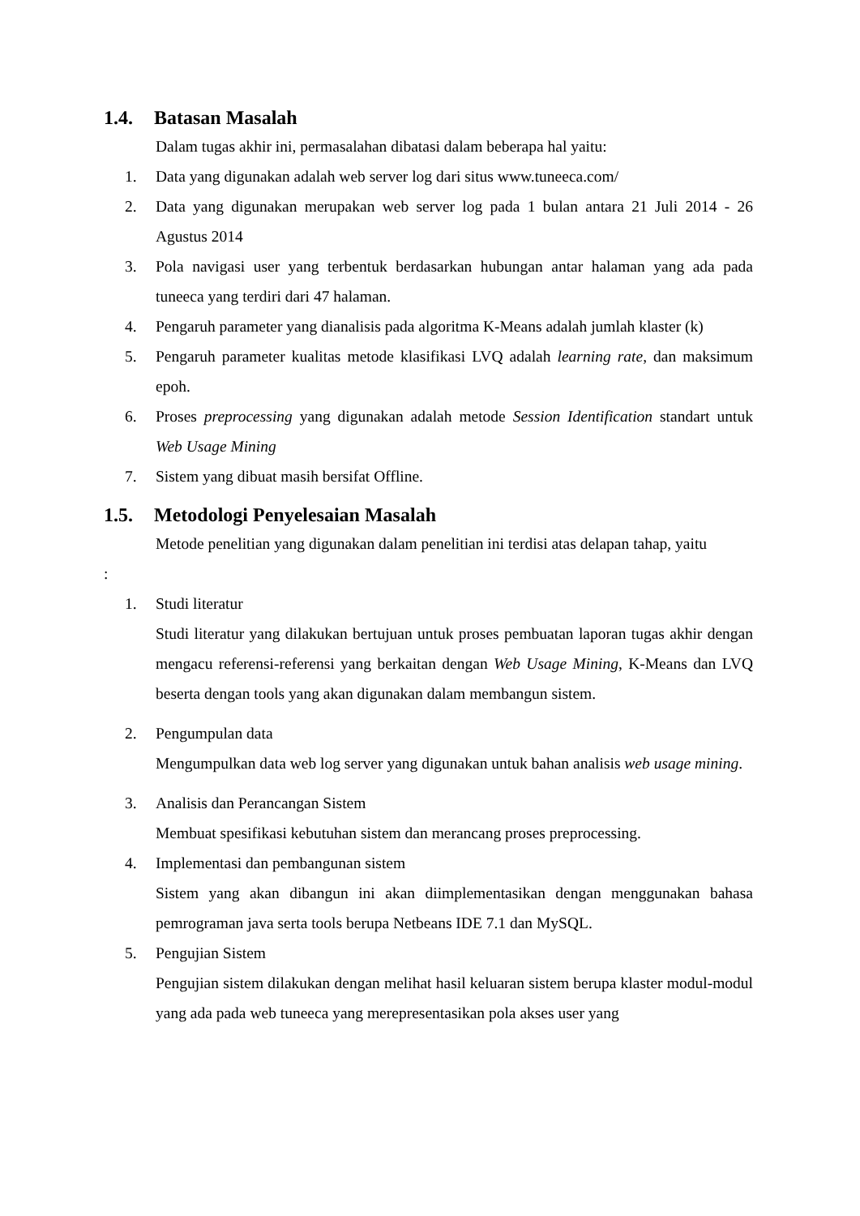1.4. Batasan Masalah
Dalam tugas akhir ini, permasalahan dibatasi dalam beberapa hal yaitu:
1. Data yang digunakan adalah web server log dari situs www.tuneeca.com/
2. Data yang digunakan merupakan web server log pada 1 bulan antara 21 Juli 2014 - 26 Agustus 2014
3. Pola navigasi user yang terbentuk berdasarkan hubungan antar halaman yang ada pada tuneeca yang terdiri dari 47 halaman.
4. Pengaruh parameter yang dianalisis pada algoritma K-Means adalah jumlah klaster (k)
5. Pengaruh parameter kualitas metode klasifikasi LVQ adalah learning rate, dan maksimum epoh.
6. Proses preprocessing yang digunakan adalah metode Session Identification standart untuk Web Usage Mining
7. Sistem yang dibuat masih bersifat Offline.
1.5. Metodologi Penyelesaian Masalah
Metode penelitian yang digunakan dalam penelitian ini terdisi atas delapan tahap, yaitu
:
1. Studi literatur
Studi literatur yang dilakukan bertujuan untuk proses pembuatan laporan tugas akhir dengan mengacu referensi-referensi yang berkaitan dengan Web Usage Mining, K-Means dan LVQ beserta dengan tools yang akan digunakan dalam membangun sistem.
2. Pengumpulan data
Mengumpulkan data web log server yang digunakan untuk bahan analisis web usage mining.
3. Analisis dan Perancangan Sistem
Membuat spesifikasi kebutuhan sistem dan merancang proses preprocessing.
4. Implementasi dan pembangunan sistem
Sistem yang akan dibangun ini akan diimplementasikan dengan menggunakan bahasa pemrograman java serta tools berupa Netbeans IDE 7.1 dan MySQL.
5. Pengujian Sistem
Pengujian sistem dilakukan dengan melihat hasil keluaran sistem berupa klaster modul-modul yang ada pada web tuneeca yang merepresentasikan pola akses user yang